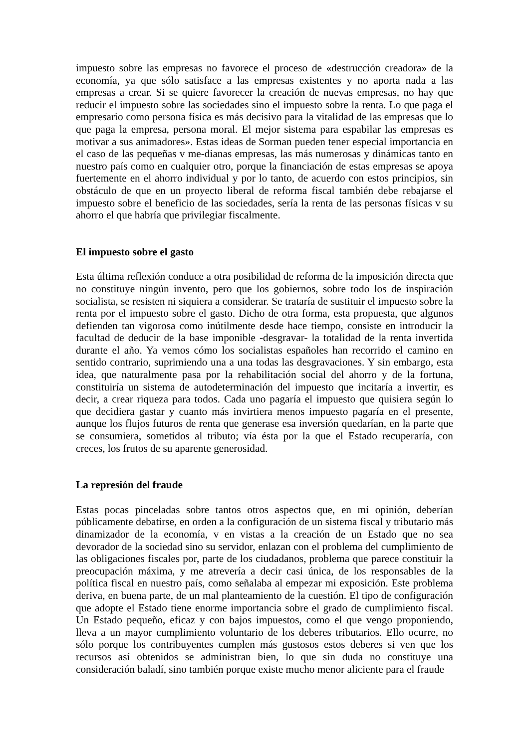impuesto sobre las empresas no favorece el proceso de «destrucción creadora» de la economía, ya que sólo satisface a las empresas existentes y no aporta nada a las empresas a crear. Si se quiere favorecer la creación de nuevas empresas, no hay que reducir el impuesto sobre las sociedades sino el impuesto sobre la renta. Lo que paga el empresario como persona física es más decisivo para la vitalidad de las empresas que lo que paga la empresa, persona moral. El mejor sistema para espabilar las empresas es motivar a sus animadores». Estas ideas de Sorman pueden tener especial importancia en el caso de las pequeñas v me-dianas empresas, las más numerosas y dinámicas tanto en nuestro país como en cualquier otro, porque la financiación de estas empresas se apoya fuertemente en el ahorro individual y por lo tanto, de acuerdo con estos principios, sin obstáculo de que en un proyecto liberal de reforma fiscal también debe rebajarse el impuesto sobre el beneficio de las sociedades, sería la renta de las personas físicas v su ahorro el que habría que privilegiar fiscalmente.
El impuesto sobre el gasto
Esta última reflexión conduce a otra posibilidad de reforma de la imposición directa que no constituye ningún invento, pero que los gobiernos, sobre todo los de inspiración socialista, se resisten ni siquiera a considerar. Se trataría de sustituir el impuesto sobre la renta por el impuesto sobre el gasto. Dicho de otra forma, esta propuesta, que algunos defienden tan vigorosa como inútilmente desde hace tiempo, consiste en introducir la facultad de deducir de la base imponible -desgravar- la totalidad de la renta invertida durante el año. Ya vemos cómo los socialistas españoles han recorrido el camino en sentido contrario, suprimiendo una a una todas las desgravaciones. Y sin embargo, esta idea, que naturalmente pasa por la rehabilitación social del ahorro y de la fortuna, constituiría un sistema de autodeterminación del impuesto que incitaría a invertir, es decir, a crear riqueza para todos. Cada uno pagaría el impuesto que quisiera según lo que decidiera gastar y cuanto más invirtiera menos impuesto pagaría en el presente, aunque los flujos futuros de renta que generase esa inversión quedarían, en la parte que se consumiera, sometidos al tributo; vía ésta por la que el Estado recuperaría, con creces, los frutos de su aparente generosidad.
La represión del fraude
Estas pocas pinceladas sobre tantos otros aspectos que, en mi opinión, deberían públicamente debatirse, en orden a la configuración de un sistema fiscal y tributario más dinamizador de la economía, v en vistas a la creación de un Estado que no sea devorador de la sociedad sino su servidor, enlazan con el problema del cumplimiento de las obligaciones fiscales por, parte de los ciudadanos, problema que parece constituir la preocupación máxima, y me atrevería a decir casi única, de los responsables de la política fiscal en nuestro país, como señalaba al empezar mi exposición. Este problema deriva, en buena parte, de un mal planteamiento de la cuestión. El tipo de configuración que adopte el Estado tiene enorme importancia sobre el grado de cumplimiento fiscal. Un Estado pequeño, eficaz y con bajos impuestos, como el que vengo proponiendo, lleva a un mayor cumplimiento voluntario de los deberes tributarios. Ello ocurre, no sólo porque los contribuyentes cumplen más gustosos estos deberes si ven que los recursos así obtenidos se administran bien, lo que sin duda no constituye una consideración baladí, sino también porque existe mucho menor aliciente para el fraude